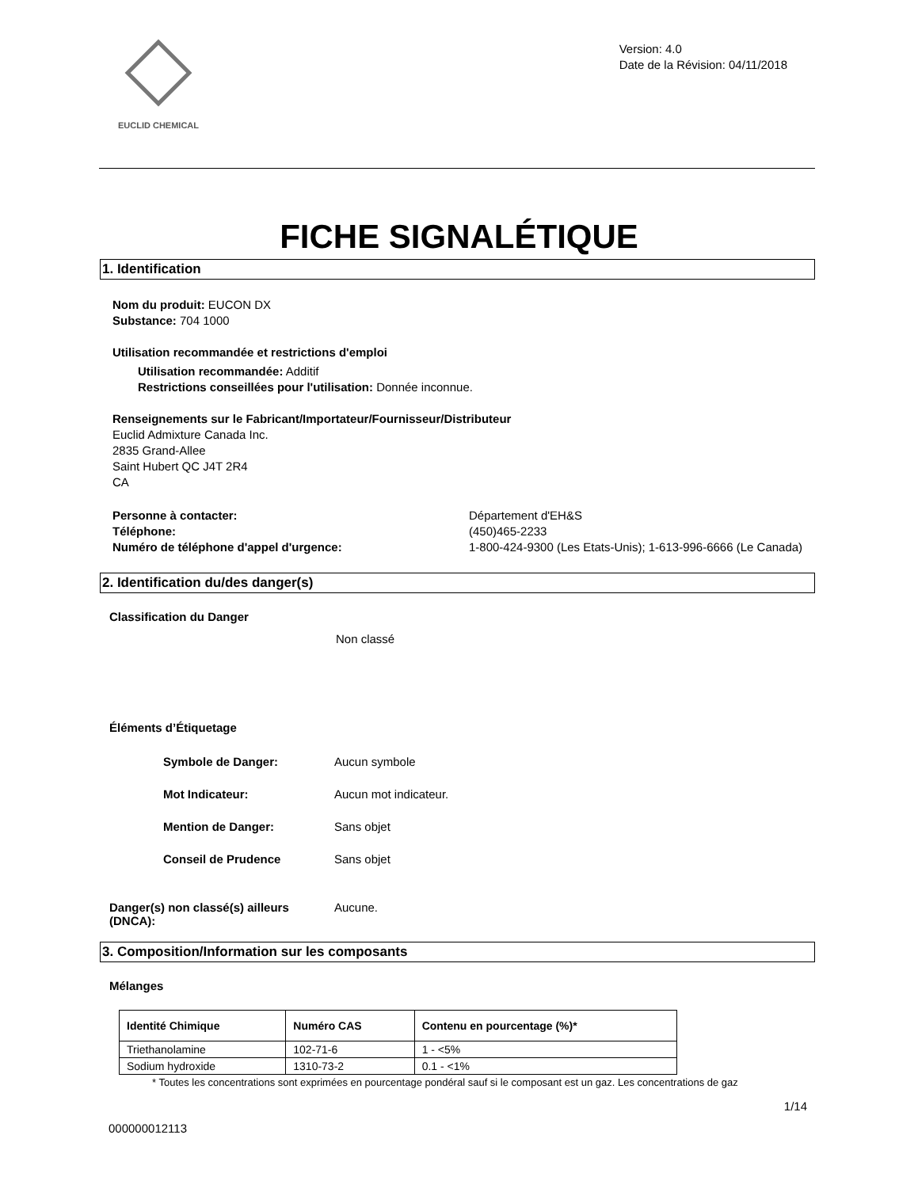EUCLID CHEMICAL
Version: 4.0
Date de la Révision: 04/11/2018
FICHE SIGNALÉTIQUE
1. Identification
Nom du produit: EUCON DX
Substance: 704 1000
Utilisation recommandée et restrictions d'emploi
Utilisation recommandée: Additif
Restrictions conseillées pour l'utilisation: Donnée inconnue.
Renseignements sur le Fabricant/Importateur/Fournisseur/Distributeur
Euclid Admixture Canada Inc.
2835 Grand-Allee
Saint Hubert QC J4T 2R4
CA
Personne à contacter:
Téléphone:
Numéro de téléphone d'appel d'urgence:
Département d'EH&S
(450)465-2233
1-800-424-9300 (Les Etats-Unis); 1-613-996-6666 (Le Canada)
2. Identification du/des danger(s)
Classification du Danger
Non classé
Éléments d’Étiquetage
Symbole de Danger: Aucun symbole
Mot Indicateur: Aucun mot indicateur.
Mention de Danger: Sans objet
Conseil de Prudence Sans objet
Danger(s) non classé(s) ailleurs (DNCA):
Aucune.
3. Composition/Information sur les composants
Mélanges
| Identité Chimique | Numéro CAS | Contenu en pourcentage (%)* |
| --- | --- | --- |
| Triethanolamine | 102-71-6 | 1 - <5% |
| Sodium hydroxide | 1310-73-2 | 0.1 - <1% |
* Toutes les concentrations sont exprimées en pourcentage pondéral sauf si le composant est un gaz. Les concentrations de gaz
1/14
000000012113